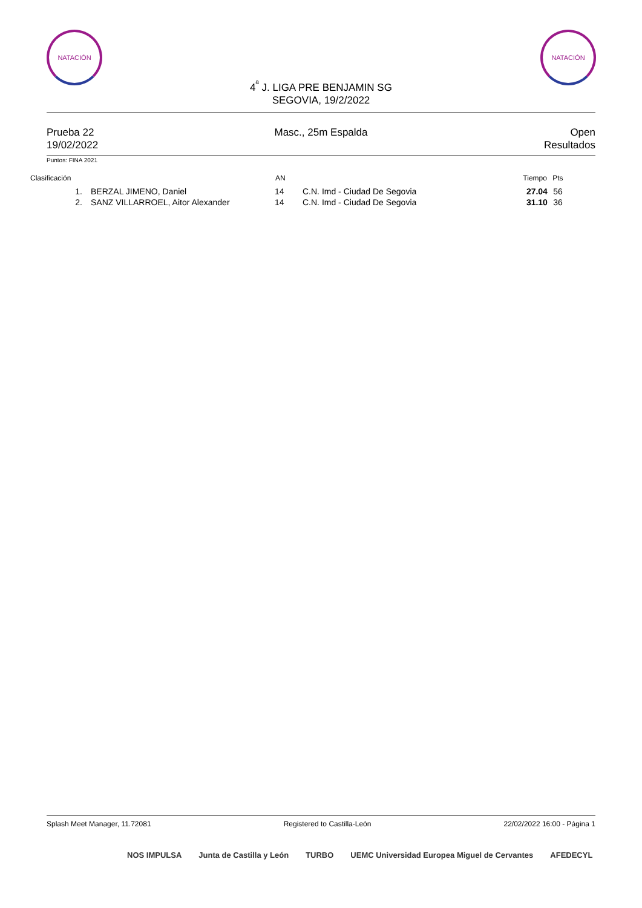NATACIÓN NATACIÓN
4<sup>ª</sup> J. LIGA PRE BENJAMIN SG
SEGOVIA, 19/2/2022
Prueba 22
19/02/2022
Masc., 25m Espalda Open
Resultados
Puntos: FINA 2021
| Clasificación | | AN | | Tiempo | Pts |
| --- | --- | --- | --- | --- | --- |
| 1. | BERZAL JIMENO, Daniel | 14 | C.N. Imd - Ciudad De Segovia | 27.04 | 56 |
| 2. | SANZ VILLARROEL, Aitor Alexander | 14 | C.N. Imd - Ciudad De Segovia | 31.10 | 36 |
Splash Meet Manager, 11.72081 Registered to Castilla-León 22/02/2022 16:00 - Página 1
NOS IMPULSA Junta de Castilla y León TURBO UEMC Universidad Europea Miguel de Cervantes AFEDECYL